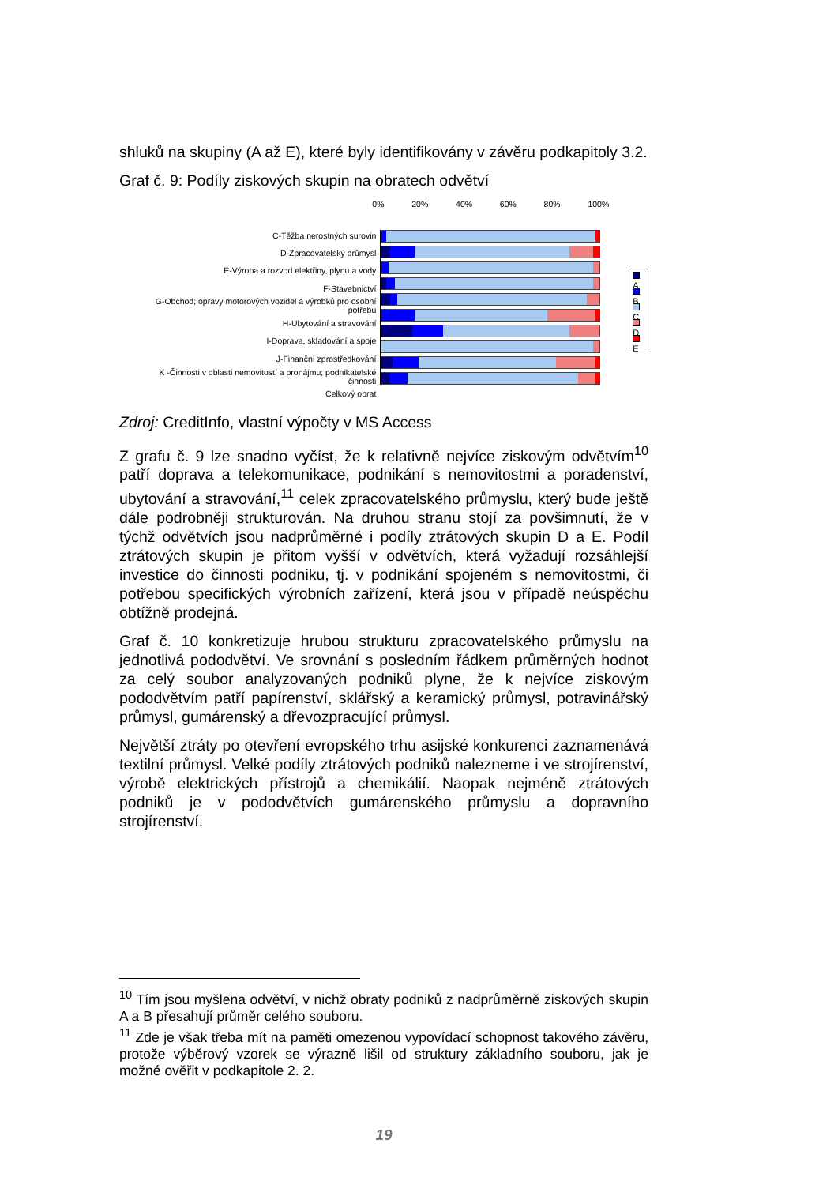shluků na skupiny (A až E), které byly identifikovány v závěru podkapitoly 3.2.
Graf č. 9: Podíly ziskových skupin na obratech odvětví
C-Těžba nerostných surovin
D-Zpracovatelský průmysl
E-Výroba a rozvod elektřiny, plynu a vody
F-Stavebnictví
G-Obchod; opravy motorových vozidel a výrobků pro osobní potřebu
H-Ubytování a stravování
I-Doprava, skladování a spoje
J-Finanční zprostředkování
K -Činnosti v oblasti nemovitostí a pronájmu; podnikatelské činnosti
Celkový obrat
0% 20% 40% 60% 80% 100%
A
B
C
D
E
Zdroj: CreditInfo, vlastní výpočty v MS Access
Z grafu č. 9 lze snadno vyčíst, že k relativně nejvíce ziskovým odvětvím<sup>10</sup> patří doprava a telekomunikace, podnikání s nemovitostmi a poradenství, ubytování a stravování,<sup>11</sup> celek zpracovatelského průmyslu, který bude ještě dále podrobněji strukturován. Na druhou stranu stojí za povšimnutí, že v týchž odvětvích jsou nadprůměrné i podíly ztrátových skupin D a E. Podíl ztrátových skupin je přitom vyšší v odvětvích, která vyžadují rozsáhlejší investice do činnosti podniku, tj. v podnikání spojeném s nemovitostmi, či potřebou specifických výrobních zařízení, která jsou v případě neúspěchu obtížně prodejná.
Graf č. 10 konkretizuje hrubou strukturu zpracovatelského průmyslu na jednotlivá pododvětví. Ve srovnání s posledním řádkem průměrných hodnot za celý soubor analyzovaných podniků plyne, že k nejvíce ziskovým pododvětvím patří papírenství, sklářský a keramický průmysl, potravinářský průmysl, gumárenský a dřevozpracující průmysl.
Největší ztráty po otevření evropského trhu asijské konkurenci zaznamenává textilní průmysl. Velké podíly ztrátových podniků nalezneme i ve strojírenství, výrobě elektrických přístrojů a chemikálií. Naopak nejméně ztrátových podniků je v pododvětvích gumárenského průmyslu a dopravního strojírenství.
<sup>10</sup> Tím jsou myšlena odvětví, v nichž obraty podniků z nadprůměrně ziskových skupin A a B přesahují průměr celého souboru.
<sup>11</sup> Zde je však třeba mít na paměti omezenou vypovídací schopnost takového závěru, protože výběrový vzorek se výrazně lišil od struktury základního souboru, jak je možné ověřit v podkapitole 2. 2.
19